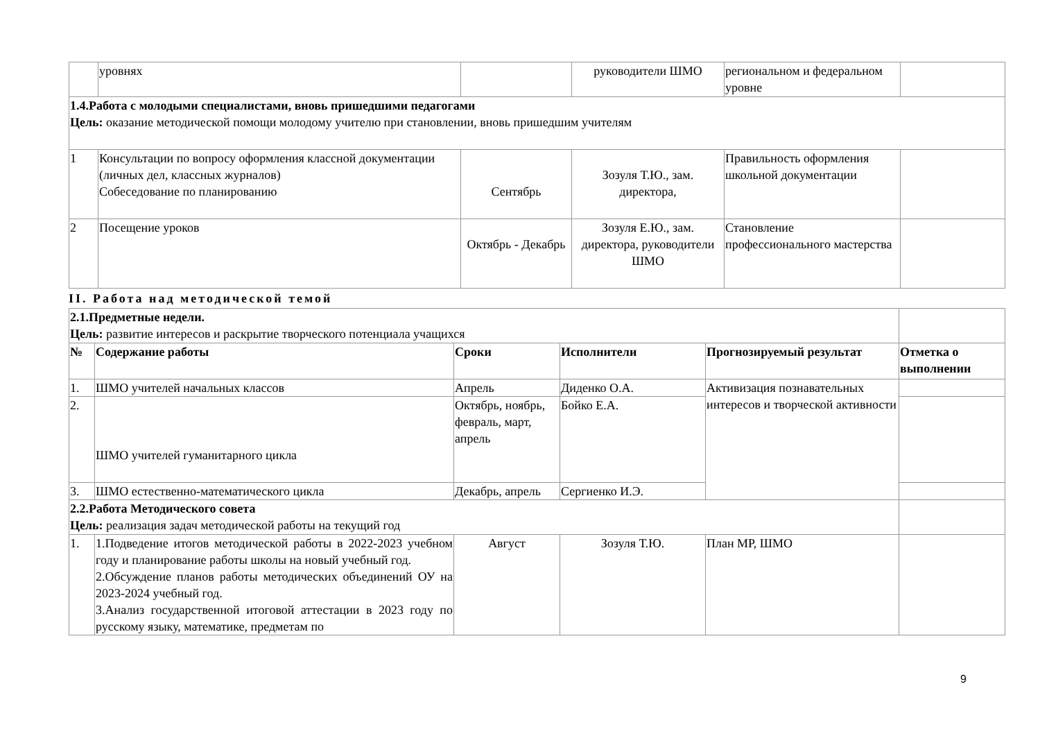| | уровнях | | руководители ШМО | региональном и федеральном уровне | |
| 1.4.Работа с молодыми специалистами, вновь пришедшими педагогами Цель: оказание методической помощи молодому учителю при становлении, вновь пришедшим учителям | | | | | |
| 1 | Консультации по вопросу оформления классной документации (личных дел, классных журналов) Собеседование по планированию | Сентябрь | Зозуля Т.Ю., зам. директора, | Правильность оформления школьной документации | |
| 2 | Посещение уроков | Октябрь - Декабрь | Зозуля Е.Ю., зам. директора, руководители ШМО | Становление профессионального мастерства | |
II. Работа над методической темой
| 2.1.Предметные недели. Цель: развитие интересов и раскрытие творческого потенциала учащихся | | | | | |
| № | Содержание работы | Сроки | Исполнители | Прогнозируемый результат | Отметка о выполнении |
| 1. | ШМО учителей начальных классов | Апрель | Диденко О.А. | Активизация познавательных интересов и творческой активности | |
| 2. | ШМО учителей гуманитарного цикла | Октябрь, ноябрь, февраль, март, апрель | Бойко Е.А. | | |
| 3. | ШМО естественно-математического цикла | Декабрь, апрель | Сергиенко И.Э. | | |
| 2.2.Работа Методического совета Цель: реализация задач методической работы на текущий год | | | | | |
| 1. | 1.Подведение итогов методической работы в 2022-2023 учебном году и планирование работы школы на новый учебный год. 2.Обсуждение планов работы методических объединений ОУ на 2023-2024 учебный год. 3.Анализ государственной итоговой аттестации в 2023 году по русскому языку, математике, предметам по | Август | Зозуля Т.Ю. | План МР, ШМО | |
9